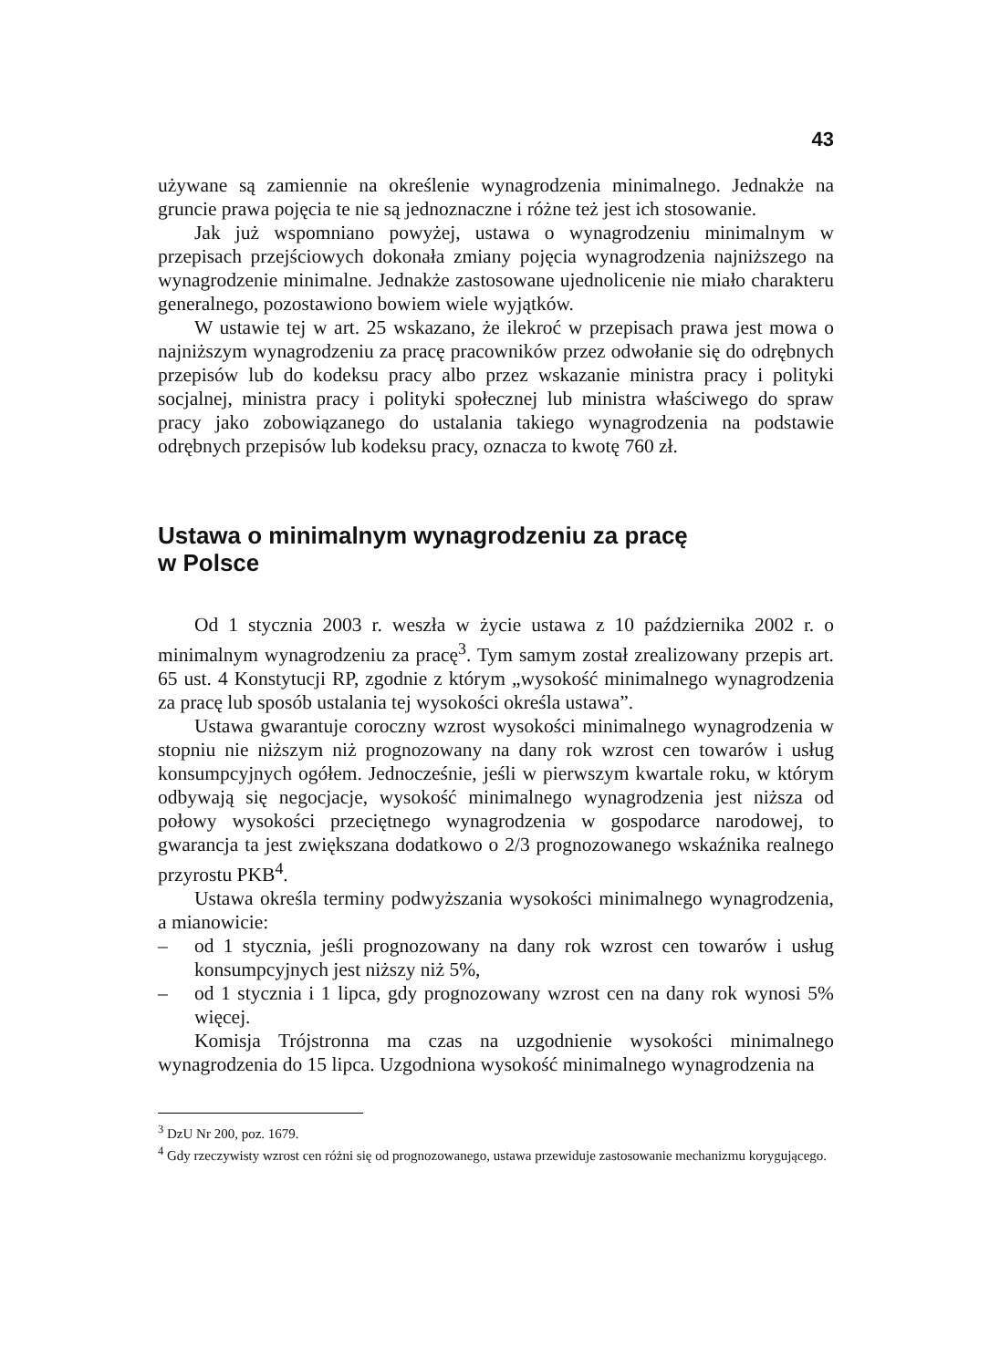43
używane są zamiennie na określenie wynagrodzenia minimalnego. Jednakże na gruncie prawa pojęcia te nie są jednoznaczne i różne też jest ich stosowanie.
Jak już wspomniano powyżej, ustawa o wynagrodzeniu minimalnym w przepisach przejściowych dokonała zmiany pojęcia wynagrodzenia najniższego na wynagrodzenie minimalne. Jednakże zastosowane ujednolicenie nie miało charakteru generalnego, pozostawiono bowiem wiele wyjątków.
W ustawie tej w art. 25 wskazano, że ilekroć w przepisach prawa jest mowa o najniższym wynagrodzeniu za pracę pracowników przez odwołanie się do odrębnych przepisów lub do kodeksu pracy albo przez wskazanie ministra pracy i polityki socjalnej, ministra pracy i polityki społecznej lub ministra właściwego do spraw pracy jako zobowiązanego do ustalania takiego wynagrodzenia na podstawie odrębnych przepisów lub kodeksu pracy, oznacza to kwotę 760 zł.
Ustawa o minimalnym wynagrodzeniu za pracę
w Polsce
Od 1 stycznia 2003 r. weszła w życie ustawa z 10 października 2002 r. o minimalnym wynagrodzeniu za pracę<sup>3</sup>. Tym samym został zrealizowany przepis art. 65 ust. 4 Konstytucji RP, zgodnie z którym „wysokość minimalnego wynagrodzenia za pracę lub sposób ustalania tej wysokości określa ustawa”.
Ustawa gwarantuje coroczny wzrost wysokości minimalnego wynagrodzenia w stopniu nie niższym niż prognozowany na dany rok wzrost cen towarów i usług konsumpcyjnych ogółem. Jednocześnie, jeśli w pierwszym kwartale roku, w którym odbywają się negocjacje, wysokość minimalnego wynagrodzenia jest niższa od połowy wysokości przeciętnego wynagrodzenia w gospodarce narodowej, to gwarancja ta jest zwiększana dodatkowo o 2/3 prognozowanego wskaźnika realnego przyrostu PKB<sup>4</sup>.
Ustawa określa terminy podwyższania wysokości minimalnego wynagrodzenia, a mianowicie:
– od 1 stycznia, jeśli prognozowany na dany rok wzrost cen towarów i usług konsumpcyjnych jest niższy niż 5%,
– od 1 stycznia i 1 lipca, gdy prognozowany wzrost cen na dany rok wynosi 5% więcej.
Komisja Trójstronna ma czas na uzgodnienie wysokości minimalnego wynagrodzenia do 15 lipca. Uzgodniona wysokość minimalnego wynagrodzenia na
<sup>3</sup> DzU Nr 200, poz. 1679.
<sup>4</sup> Gdy rzeczywisty wzrost cen różni się od prognozowanego, ustawa przewiduje zastosowanie mechanizmu korygującego.